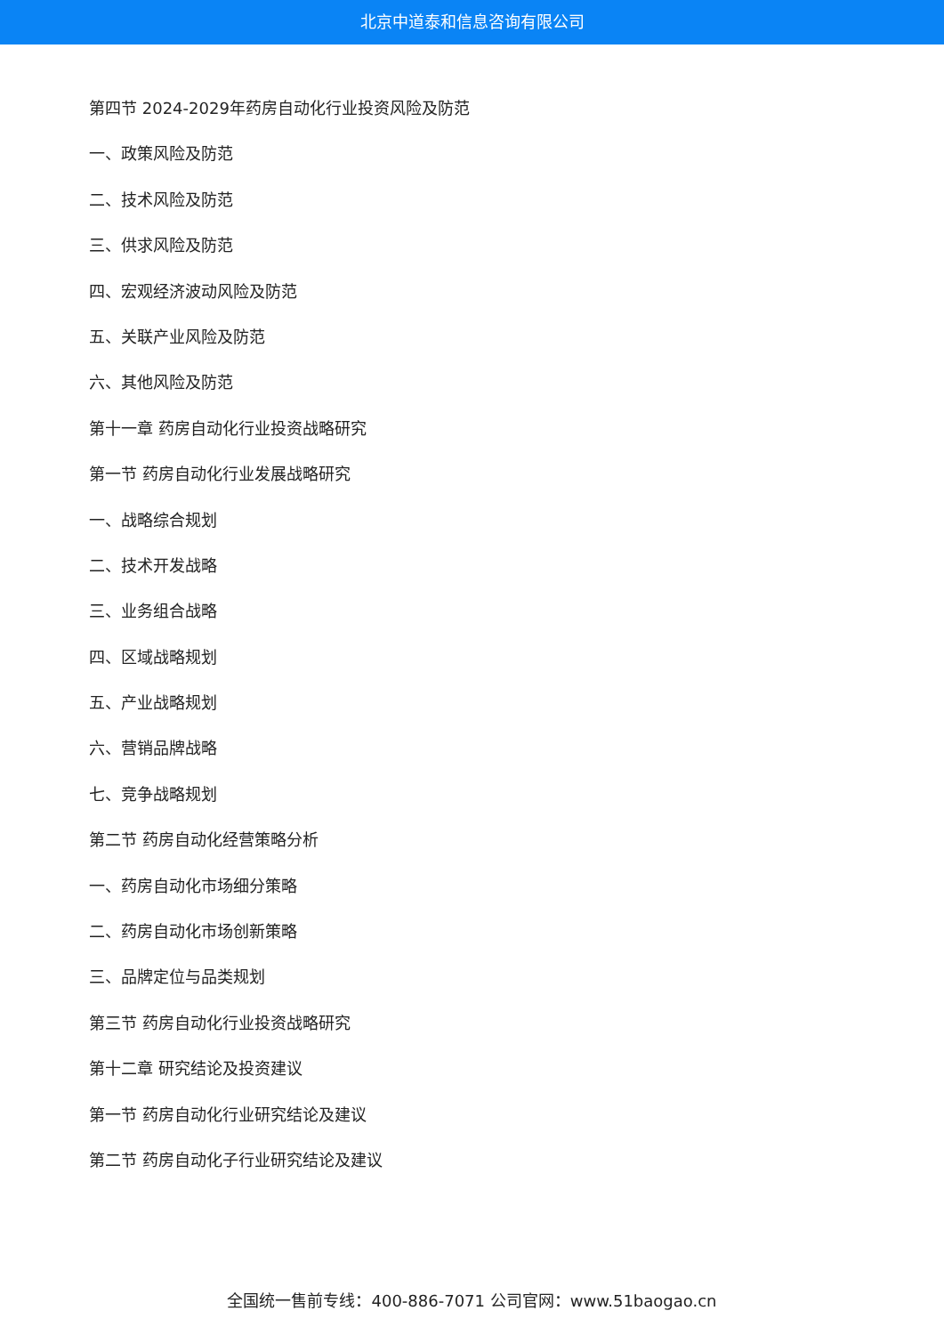北京中道泰和信息咨询有限公司
第四节 2024-2029年药房自动化行业投资风险及防范
一、政策风险及防范
二、技术风险及防范
三、供求风险及防范
四、宏观经济波动风险及防范
五、关联产业风险及防范
六、其他风险及防范
第十一章 药房自动化行业投资战略研究
第一节 药房自动化行业发展战略研究
一、战略综合规划
二、技术开发战略
三、业务组合战略
四、区域战略规划
五、产业战略规划
六、营销品牌战略
七、竞争战略规划
第二节 药房自动化经营策略分析
一、药房自动化市场细分策略
二、药房自动化市场创新策略
三、品牌定位与品类规划
第三节 药房自动化行业投资战略研究
第十二章 研究结论及投资建议
第一节 药房自动化行业研究结论及建议
第二节 药房自动化子行业研究结论及建议
全国统一售前专线：400-886-7071 公司官网：www.51baogao.cn